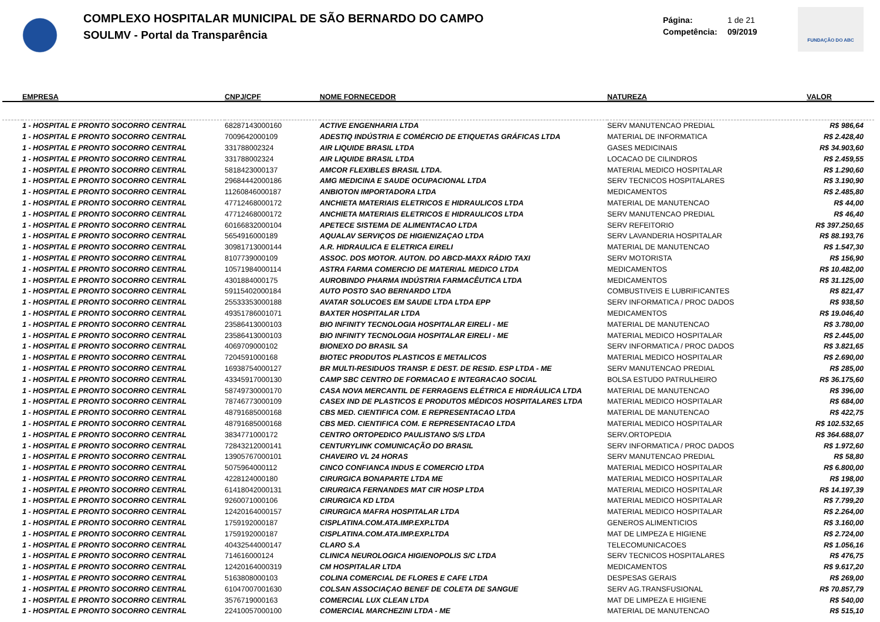COMPLEXO HOSPITALAR MUNICIPAL DE SÃO BERNARDO DO CAMPO
SOULMV - Portal da Transparência
Página: 1 de 21
Competência: 09/2019
FUNDAÇÃO DO ABC
| | EMPRESA | CNPJ/CPF | NOME FORNECEDOR | NATUREZA | VALOR |
| --- | --- | --- | --- | --- | --- |
| | 1 - HOSPITAL E PRONTO SOCORRO CENTRAL | 68287143000160 | ACTIVE ENGENHARIA LTDA | SERV MANUTENCAO PREDIAL | R$ 986,64 |
| | 1 - HOSPITAL E PRONTO SOCORRO CENTRAL | 7009642000109 | ADESTIQ INDÚSTRIA E COMÉRCIO DE ETIQUETAS GRÁFICAS LTDA | MATERIAL DE INFORMATICA | R$ 2.428,40 |
| | 1 - HOSPITAL E PRONTO SOCORRO CENTRAL | 331788002324 | AIR LIQUIDE BRASIL LTDA | GASES MEDICINAIS | R$ 34.903,60 |
| | 1 - HOSPITAL E PRONTO SOCORRO CENTRAL | 331788002324 | AIR LIQUIDE BRASIL LTDA | LOCACAO DE CILINDROS | R$ 2.459,55 |
| | 1 - HOSPITAL E PRONTO SOCORRO CENTRAL | 5818423000137 | AMCOR FLEXIBLES BRASIL LTDA. | MATERIAL MEDICO HOSPITALAR | R$ 1.290,60 |
| | 1 - HOSPITAL E PRONTO SOCORRO CENTRAL | 29684442000186 | AMG MEDICINA E SAUDE OCUPACIONAL LTDA | SERV TECNICOS HOSPITALARES | R$ 3.190,90 |
| | 1 - HOSPITAL E PRONTO SOCORRO CENTRAL | 11260846000187 | ANBIOTON IMPORTADORA LTDA | MEDICAMENTOS | R$ 2.485,80 |
| | 1 - HOSPITAL E PRONTO SOCORRO CENTRAL | 47712468000172 | ANCHIETA MATERIAIS ELETRICOS E HIDRAULICOS LTDA | MATERIAL DE MANUTENCAO | R$ 44,00 |
| | 1 - HOSPITAL E PRONTO SOCORRO CENTRAL | 47712468000172 | ANCHIETA MATERIAIS ELETRICOS E HIDRAULICOS LTDA | SERV MANUTENCAO PREDIAL | R$ 46,40 |
| | 1 - HOSPITAL E PRONTO SOCORRO CENTRAL | 60166832000104 | APETECE SISTEMA DE ALIMENTACAO LTDA | SERV REFEITORIO | R$ 397.250,65 |
| | 1 - HOSPITAL E PRONTO SOCORRO CENTRAL | 5654916000189 | AQUALAV SERVIÇOS DE HIGIENIZAÇAO LTDA | SERV LAVANDERIA HOSPITALAR | R$ 88.193,76 |
| | 1 - HOSPITAL E PRONTO SOCORRO CENTRAL | 30981713000144 | A.R. HIDRAULICA E ELETRICA EIRELI | MATERIAL DE MANUTENCAO | R$ 1.547,30 |
| | 1 - HOSPITAL E PRONTO SOCORRO CENTRAL | 8107739000109 | ASSOC. DOS MOTOR. AUTON. DO ABCD-MAXX RÁDIO TAXI | SERV MOTORISTA | R$ 156,90 |
| | 1 - HOSPITAL E PRONTO SOCORRO CENTRAL | 10571984000114 | ASTRA FARMA COMERCIO DE MATERIAL MEDICO LTDA | MEDICAMENTOS | R$ 10.482,00 |
| | 1 - HOSPITAL E PRONTO SOCORRO CENTRAL | 4301884000175 | AUROBINDO PHARMA INDÚSTRIA FARMACÊUTICA LTDA | MEDICAMENTOS | R$ 31.125,00 |
| | 1 - HOSPITAL E PRONTO SOCORRO CENTRAL | 59115402000184 | AUTO POSTO SAO BERNARDO LTDA | COMBUSTIVEIS E LUBRIFICANTES | R$ 821,47 |
| | 1 - HOSPITAL E PRONTO SOCORRO CENTRAL | 25533353000188 | AVATAR SOLUCOES EM SAUDE LTDA LTDA EPP | SERV INFORMATICA / PROC DADOS | R$ 938,50 |
| | 1 - HOSPITAL E PRONTO SOCORRO CENTRAL | 49351786001071 | BAXTER HOSPITALAR LTDA | MEDICAMENTOS | R$ 19.046,40 |
| | 1 - HOSPITAL E PRONTO SOCORRO CENTRAL | 23586413000103 | BIO INFINITY TECNOLOGIA HOSPITALAR EIRELI - ME | MATERIAL DE MANUTENCAO | R$ 3.780,00 |
| | 1 - HOSPITAL E PRONTO SOCORRO CENTRAL | 23586413000103 | BIO INFINITY TECNOLOGIA HOSPITALAR EIRELI - ME | MATERIAL MEDICO HOSPITALAR | R$ 2.445,00 |
| | 1 - HOSPITAL E PRONTO SOCORRO CENTRAL | 4069709000102 | BIONEXO DO BRASIL SA | SERV INFORMATICA / PROC DADOS | R$ 3.821,65 |
| | 1 - HOSPITAL E PRONTO SOCORRO CENTRAL | 7204591000168 | BIOTEC PRODUTOS PLASTICOS E METALICOS | MATERIAL MEDICO HOSPITALAR | R$ 2.690,00 |
| | 1 - HOSPITAL E PRONTO SOCORRO CENTRAL | 16938754000127 | BR MULTI-RESIDUOS TRANSP. E DEST. DE RESID. ESP LTDA - ME | SERV MANUTENCAO PREDIAL | R$ 285,00 |
| | 1 - HOSPITAL E PRONTO SOCORRO CENTRAL | 43345917000130 | CAMP SBC CENTRO DE FORMACAO E INTEGRACAO SOCIAL | BOLSA ESTUDO PATRULHEIRO | R$ 36.175,60 |
| | 1 - HOSPITAL E PRONTO SOCORRO CENTRAL | 58749730000170 | CASA NOVA MERCANTIL DE FERRAGENS ELÉTRICA E HIDRÁULICA LTDA | MATERIAL DE MANUTENCAO | R$ 396,00 |
| | 1 - HOSPITAL E PRONTO SOCORRO CENTRAL | 78746773000109 | CASEX IND DE PLASTICOS E PRODUTOS MÉDICOS HOSPITALARES LTDA | MATERIAL MEDICO HOSPITALAR | R$ 684,00 |
| | 1 - HOSPITAL E PRONTO SOCORRO CENTRAL | 48791685000168 | CBS MED. CIENTIFICA COM. E REPRESENTACAO LTDA | MATERIAL DE MANUTENCAO | R$ 422,75 |
| | 1 - HOSPITAL E PRONTO SOCORRO CENTRAL | 48791685000168 | CBS MED. CIENTIFICA COM. E REPRESENTACAO LTDA | MATERIAL MEDICO HOSPITALAR | R$ 102.532,65 |
| | 1 - HOSPITAL E PRONTO SOCORRO CENTRAL | 3834771000172 | CENTRO ORTOPEDICO PAULISTANO S/S LTDA | SERV.ORTOPEDIA | R$ 364.688,07 |
| | 1 - HOSPITAL E PRONTO SOCORRO CENTRAL | 72843212000141 | CENTURYLINK COMUNICAÇÃO DO BRASIL | SERV INFORMATICA / PROC DADOS | R$ 1.972,60 |
| | 1 - HOSPITAL E PRONTO SOCORRO CENTRAL | 13905767000101 | CHAVEIRO VL 24 HORAS | SERV MANUTENCAO PREDIAL | R$ 58,80 |
| | 1 - HOSPITAL E PRONTO SOCORRO CENTRAL | 5075964000112 | CINCO CONFIANCA INDUS E COMERCIO LTDA | MATERIAL MEDICO HOSPITALAR | R$ 6.800,00 |
| | 1 - HOSPITAL E PRONTO SOCORRO CENTRAL | 4228124000180 | CIRURGICA BONAPARTE LTDA ME | MATERIAL MEDICO HOSPITALAR | R$ 198,00 |
| | 1 - HOSPITAL E PRONTO SOCORRO CENTRAL | 61418042000131 | CIRURGICA FERNANDES MAT CIR HOSP LTDA | MATERIAL MEDICO HOSPITALAR | R$ 14.197,39 |
| | 1 - HOSPITAL E PRONTO SOCORRO CENTRAL | 9260071000106 | CIRURGICA KD LTDA | MATERIAL MEDICO HOSPITALAR | R$ 7.799,20 |
| | 1 - HOSPITAL E PRONTO SOCORRO CENTRAL | 12420164000157 | CIRURGICA MAFRA HOSPITALAR LTDA | MATERIAL MEDICO HOSPITALAR | R$ 2.264,00 |
| | 1 - HOSPITAL E PRONTO SOCORRO CENTRAL | 1759192000187 | CISPLATINA.COM.ATA.IMP.EXP.LTDA | GENEROS ALIMENTICIOS | R$ 3.160,00 |
| | 1 - HOSPITAL E PRONTO SOCORRO CENTRAL | 1759192000187 | CISPLATINA.COM.ATA.IMP.EXP.LTDA | MAT DE LIMPEZA E HIGIENE | R$ 2.724,00 |
| | 1 - HOSPITAL E PRONTO SOCORRO CENTRAL | 40432544000147 | CLARO S.A | TELECOMUNICACOES | R$ 1.056,16 |
| | 1 - HOSPITAL E PRONTO SOCORRO CENTRAL | 714616000124 | CLINICA NEUROLOGICA HIGIENOPOLIS S/C LTDA | SERV TECNICOS HOSPITALARES | R$ 476,75 |
| | 1 - HOSPITAL E PRONTO SOCORRO CENTRAL | 12420164000319 | CM HOSPITALAR LTDA | MEDICAMENTOS | R$ 9.617,20 |
| | 1 - HOSPITAL E PRONTO SOCORRO CENTRAL | 5163808000103 | COLINA COMERCIAL DE FLORES E CAFE LTDA | DESPESAS GERAIS | R$ 269,00 |
| | 1 - HOSPITAL E PRONTO SOCORRO CENTRAL | 61047007001630 | COLSAN ASSOCIAÇAO BENEF DE COLETA DE SANGUE | SERV AG.TRANSFUSIONAL | R$ 70.857,79 |
| | 1 - HOSPITAL E PRONTO SOCORRO CENTRAL | 3576719000163 | COMERCIAL LUX CLEAN LTDA | MAT DE LIMPEZA E HIGIENE | R$ 540,00 |
| | 1 - HOSPITAL E PRONTO SOCORRO CENTRAL | 22410057000100 | COMERCIAL MARCHEZINI LTDA - ME | MATERIAL DE MANUTENCAO | R$ 515,10 |